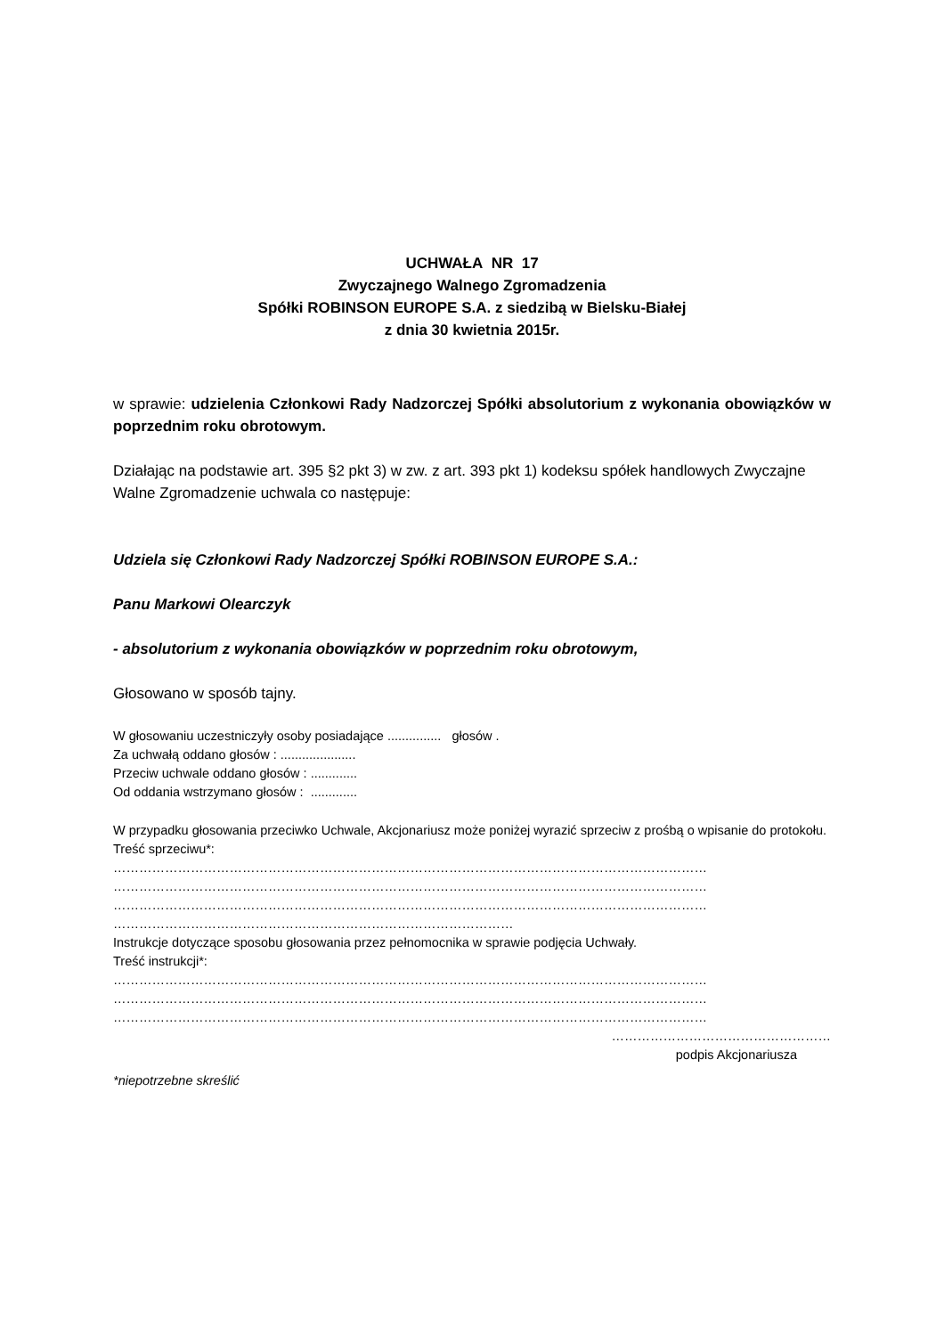UCHWAŁA NR 17
Zwyczajnego Walnego Zgromadzenia
Spółki ROBINSON EUROPE S.A. z siedzibą w Bielsku-Białej
z dnia 30 kwietnia 2015r.
w sprawie: udzielenia Członkowi Rady Nadzorczej Spółki absolutorium z wykonania obowiązków w poprzednim roku obrotowym.
Działając na podstawie art. 395 §2 pkt 3) w zw. z art. 393 pkt 1) kodeksu spółek handlowych Zwyczajne Walne Zgromadzenie uchwala co następuje:
Udziela się Członkowi Rady Nadzorczej Spółki ROBINSON EUROPE S.A.:
Panu Markowi Olearczyk
- absolutorium z wykonania obowiązków w poprzednim roku obrotowym,
Głosowano w sposób tajny.
W głosowaniu uczestniczyły osoby posiadające ............... głosów .
Za uchwałą oddano głosów : .....................
Przeciw uchwale oddano głosów : .............
Od oddania wstrzymano głosów : .............
W przypadku głosowania przeciwko Uchwale, Akcjonariusz może poniżej wyrazić sprzeciw z prośbą o wpisanie do protokołu.
Treść sprzeciwu*:
…………………………………………………………………………………………………………………………
…………………………………………………………………………………………………………………………
…………………………………………………………………………………………………………………………
…………………………………………………………………………………
Instrukcje dotyczące sposobu głosowania przez pełnomocnika w sprawie podjęcia Uchwały.
Treść instrukcji*:
…………………………………………………………………………………………………………………………
…………………………………………………………………………………………………………………………
…………………………………………………………………………………………………………………………
……………………………………………
podpis Akcjonariusza
*niepotrzebne skreślić